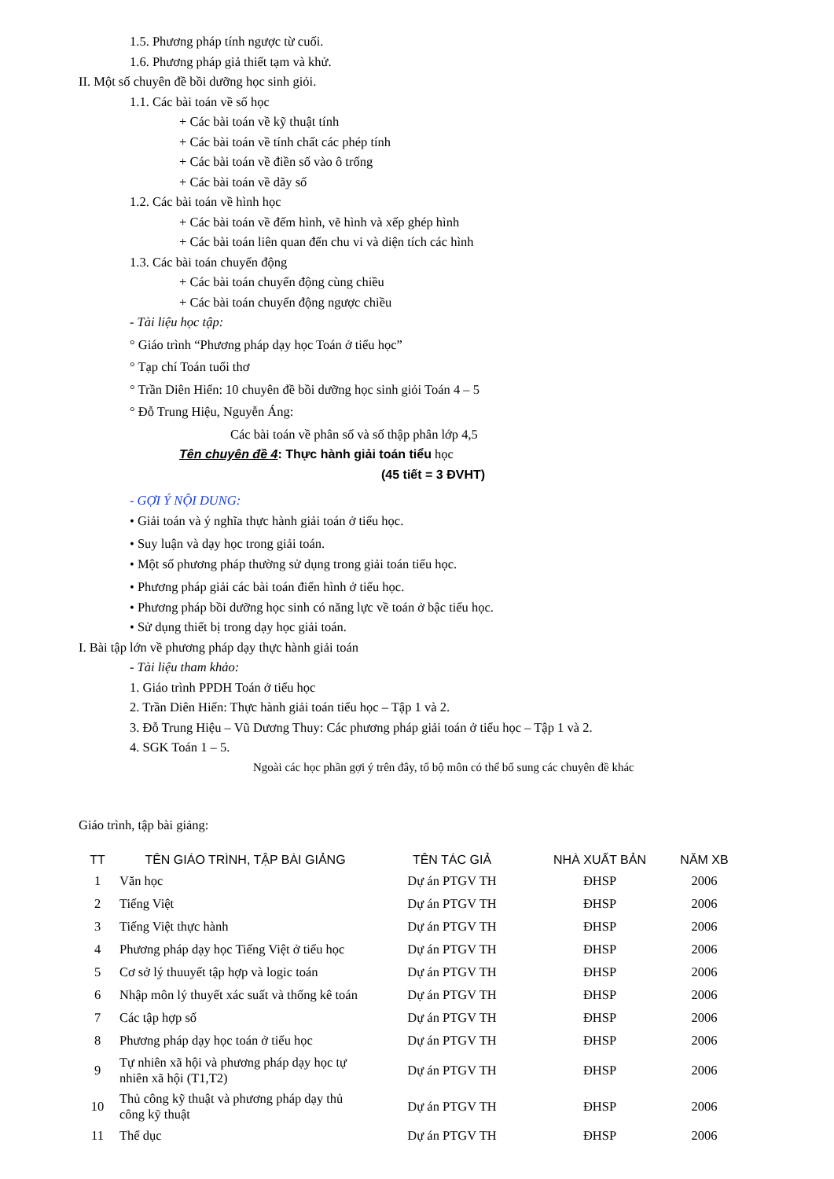1.5. Phương pháp tính ngược từ cuối.
1.6. Phương pháp giả thiết tạm và khử.
II. Một số chuyên đề bồi dưỡng học sinh giỏi.
1.1. Các bài toán về số học
+ Các bài toán về kỹ thuật tính
+ Các bài toán về tính chất các phép tính
+ Các bài toán về điền số vào ô trống
+ Các bài toán về dãy số
1.2. Các bài toán về hình học
+ Các bài toán về đếm hình, vẽ hình và xếp ghép hình
+ Các bài toán liên quan đến chu vi và diện tích các hình
1.3. Các bài toán chuyển động
+ Các bài toán chuyển động cùng chiều
+ Các bài toán chuyển động ngược chiều
- Tài liệu học tập:
° Giáo trình “Phương pháp dạy học Toán ở tiểu học”
° Tạp chí Toán tuổi thơ
° Trần Diên Hiển: 10 chuyên đề bồi dưỡng học sinh giỏi Toán 4 – 5
° Đỗ Trung Hiệu, Nguyễn Áng:
Các bài toán về phân số và số thập phân lớp 4,5
Tên chuyên đề 4: Thực hành giải toán tiểu học
(45 tiết = 3 ĐVHT)
- GỢI Ý NỘI DUNG:
• Giải toán và ý nghĩa thực hành giải toán ở tiểu học.
• Suy luận và dạy học trong giải toán.
• Một số phương pháp thường sử dụng trong giải toán tiểu học.
• Phương pháp giải các bài toán điển hình ở tiểu học.
• Phương pháp bồi dưỡng học sinh có năng lực về toán ở bậc tiểu học.
• Sử dụng thiết bị trong dạy học giải toán.
I. Bài tập lớn về phương pháp dạy thực hành giải toán
- Tài liệu tham khảo:
1. Giáo trình PPDH Toán ở tiểu học
2. Trần Diên Hiển: Thực hành giải toán tiểu học – Tập 1 và 2.
3. Đỗ Trung Hiệu – Vũ Dương Thuy: Các phương pháp giải toán ở tiểu học – Tập 1 và 2.
4. SGK Toán 1 – 5.
Ngoài các học phần gợi ý trên đây, tổ bộ môn có thể bổ sung các chuyên đề khác
Giáo trình, tập bài giảng:
| TT | TÊN GIÁO TRÌNH, TẬP BÀI GIẢNG | TÊN TÁC GIẢ | NHÀ XUẤT BẢN | NĂM XB |
| --- | --- | --- | --- | --- |
| 1 | Văn học | Dự án PTGV TH | ĐHSP | 2006 |
| 2 | Tiếng Việt | Dự án PTGV TH | ĐHSP | 2006 |
| 3 | Tiếng Việt thực hành | Dự án PTGV TH | ĐHSP | 2006 |
| 4 | Phương pháp dạy học Tiếng Việt ở tiểu học | Dự án PTGV TH | ĐHSP | 2006 |
| 5 | Cơ sở lý thuuyết tập hợp và logic toán | Dự án PTGV TH | ĐHSP | 2006 |
| 6 | Nhập môn lý thuyết xác suất và thống kê toán | Dự án PTGV TH | ĐHSP | 2006 |
| 7 | Các tập hợp số | Dự án PTGV TH | ĐHSP | 2006 |
| 8 | Phương pháp dạy học toán ở tiểu học | Dự án PTGV TH | ĐHSP | 2006 |
| 9 | Tự nhiên xã hội và phương pháp dạy học tự nhiên xã hội (T1,T2) | Dự án PTGV TH | ĐHSP | 2006 |
| 10 | Thủ công kỹ thuật và phương pháp dạy thủ công kỹ thuật | Dự án PTGV TH | ĐHSP | 2006 |
| 11 | Thể dục | Dự án PTGV TH | ĐHSP | 2006 |